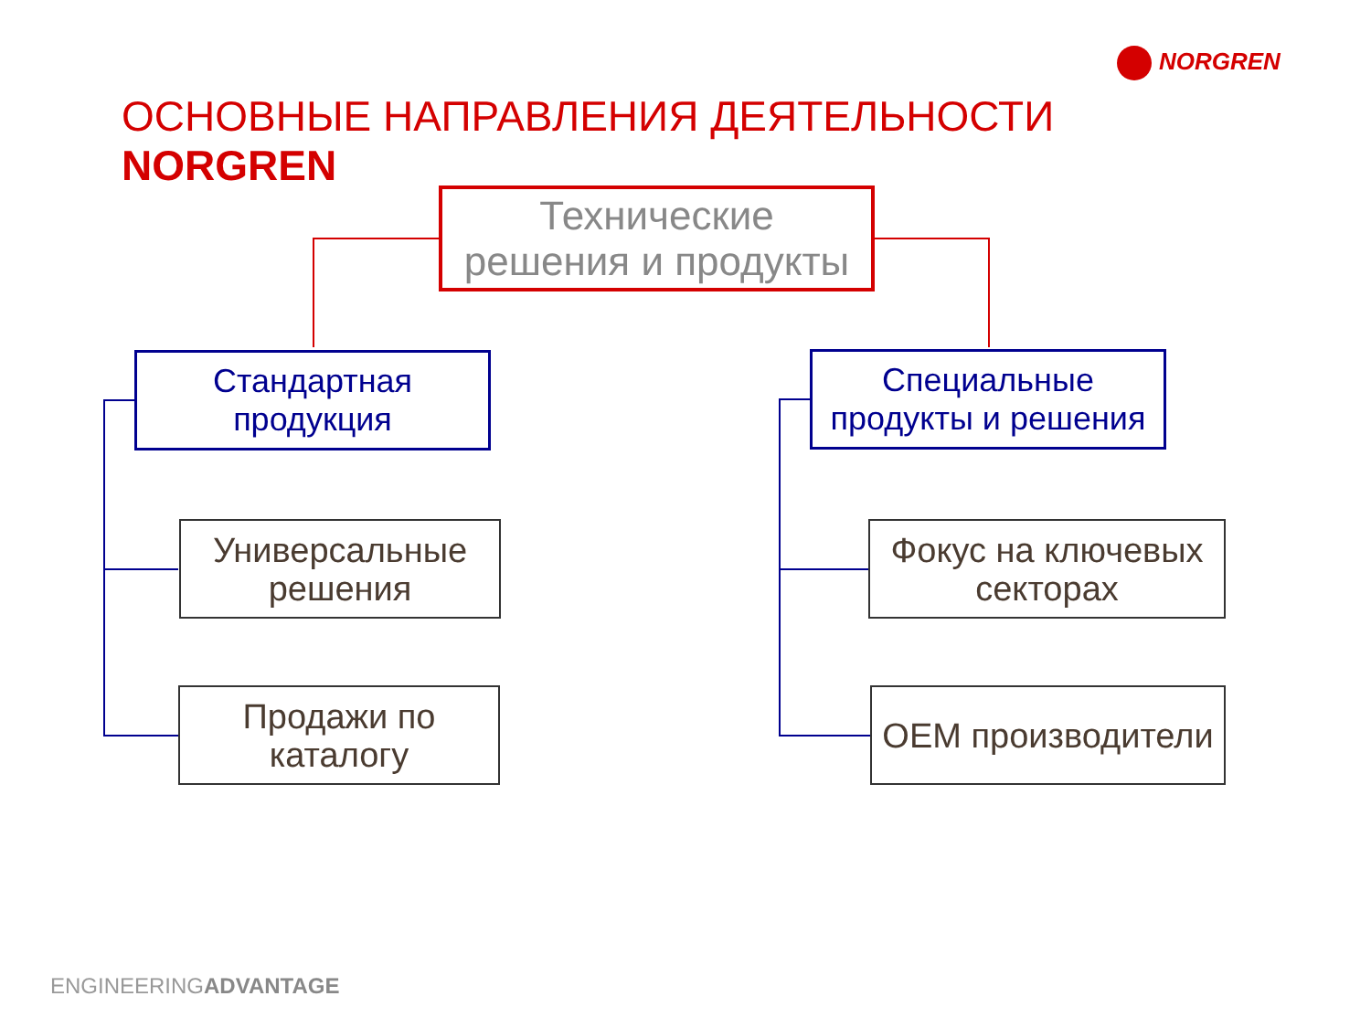NORGREN
ОСНОВНЫЕ НАПРАВЛЕНИЯ ДЕЯТЕЛЬНОСТИ
NORGREN
Технические
решения и продукты
Стандартная
продукция
Специальные
продукты и решения
Универсальные
решения
Продажи по
каталогу
Фокус на ключевых
секторах
OEM производители
ENGINEERINGADVANTAGE